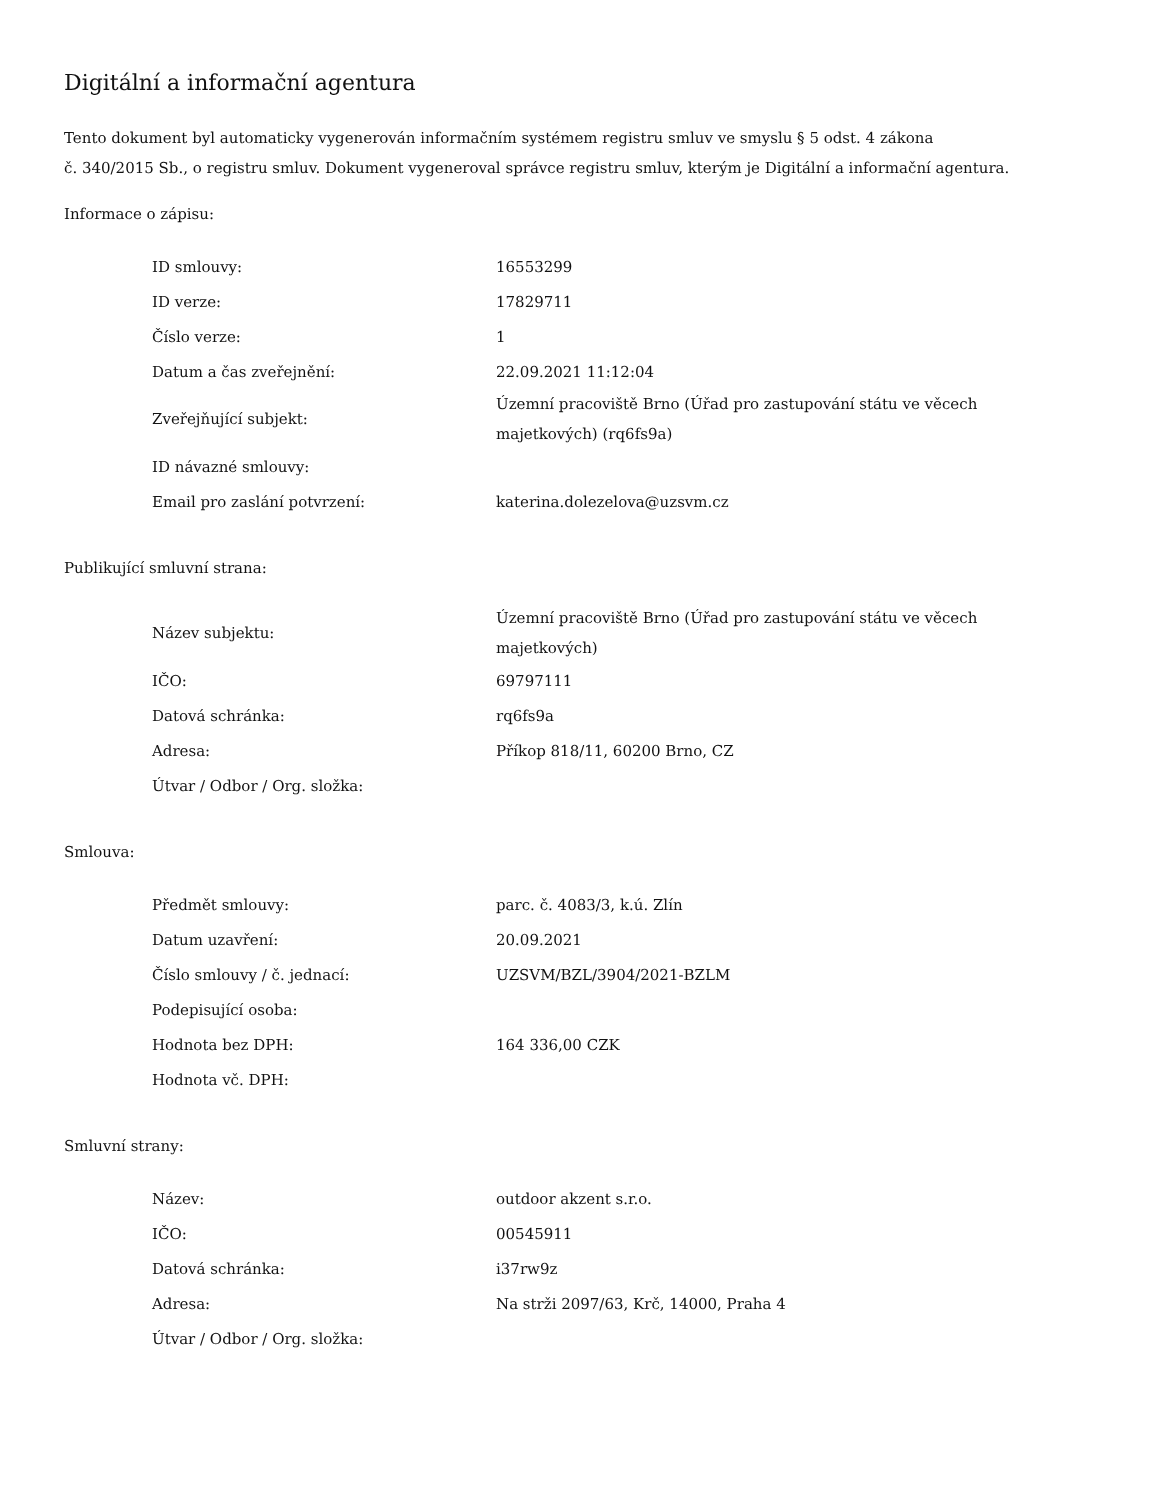Digitální a informační agentura
Tento dokument byl automaticky vygenerován informačním systémem registru smluv ve smyslu § 5 odst. 4 zákona
č. 340/2015 Sb., o registru smluv. Dokument vygeneroval správce registru smluv, kterým je Digitální a informační agentura.
Informace o zápisu:
| ID smlouvy: | 16553299 |
| ID verze: | 17829711 |
| Číslo verze: | 1 |
| Datum a čas zveřejnění: | 22.09.2021 11:12:04 |
| Zveřejňující subjekt: | Územní pracoviště Brno (Úřad pro zastupování státu ve věcech majetkových) (rq6fs9a) |
| ID návazné smlouvy: | |
| Email pro zaslání potvrzení: | katerina.dolezelova@uzsvm.cz |
Publikující smluvní strana:
| Název subjektu: | Územní pracoviště Brno (Úřad pro zastupování státu ve věcech majetkových) |
| IČO: | 69797111 |
| Datová schránka: | rq6fs9a |
| Adresa: | Příkop 818/11, 60200 Brno, CZ |
| Útvar / Odbor / Org. složka: | |
Smlouva:
| Předmět smlouvy: | parc. č. 4083/3, k.ú. Zlín |
| Datum uzavření: | 20.09.2021 |
| Číslo smlouvy / č. jednací: | UZSVM/BZL/3904/2021-BZLM |
| Podepisující osoba: | |
| Hodnota bez DPH: | 164 336,00 CZK |
| Hodnota vč. DPH: | |
Smluvní strany:
| Název: | outdoor akzent s.r.o. |
| IČO: | 00545911 |
| Datová schránka: | i37rw9z |
| Adresa: | Na strži 2097/63, Krč, 14000, Praha 4 |
| Útvar / Odbor / Org. složka: | |